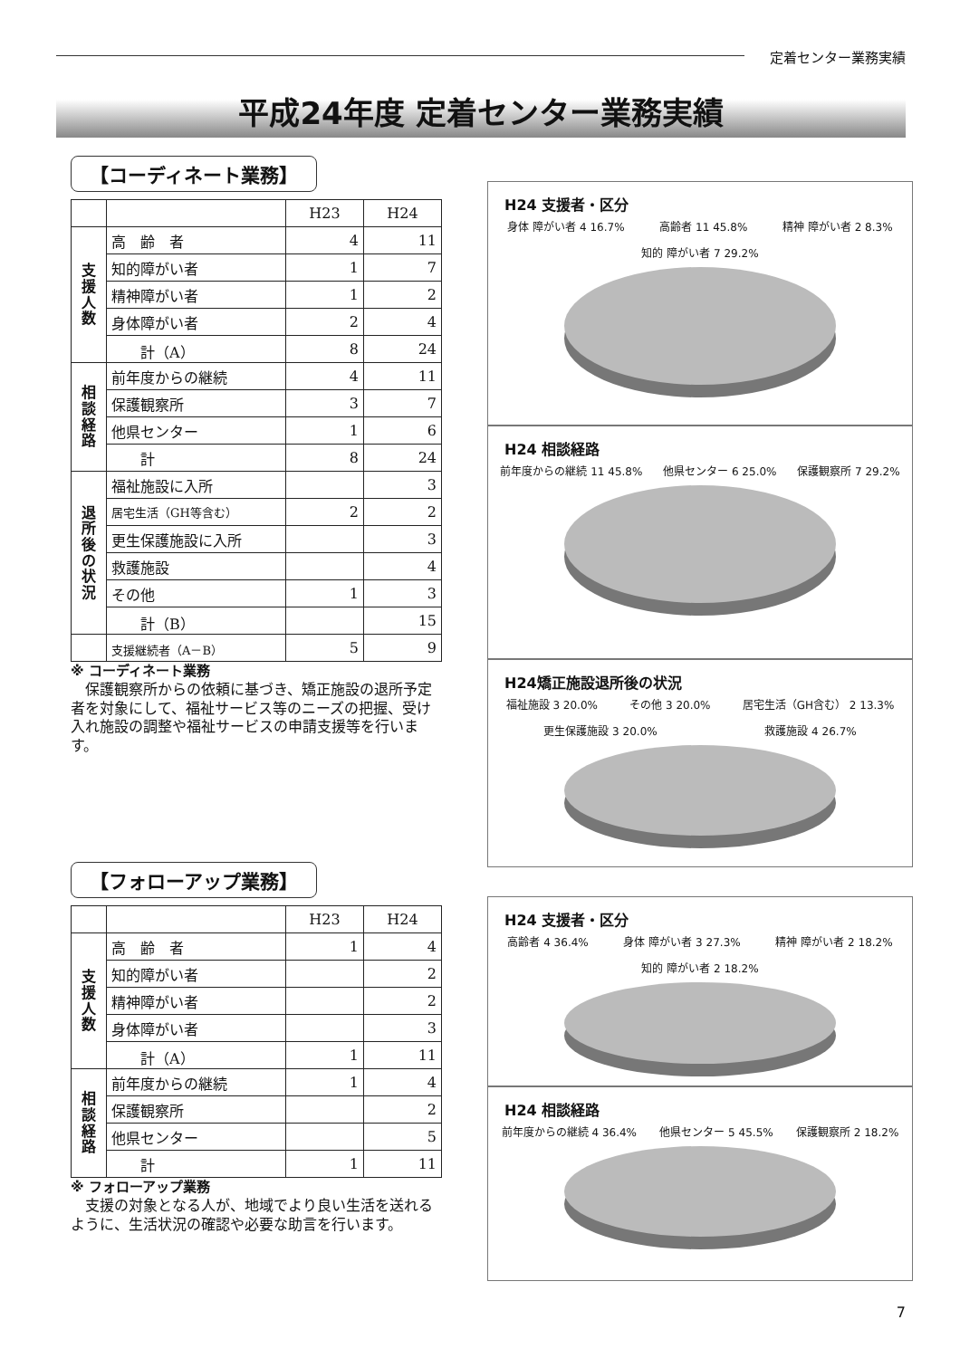定着センター業務実績
平成24年度 定着センター業務実績
【コーディネート業務】
| | | H23 | H24 |
| --- | --- | --- | --- |
| 支援人数 | 高 齢 者 | 4 | 11 |
| | 知的障がい者 | 1 | 7 |
| | 精神障がい者 | 1 | 2 |
| | 身体障がい者 | 2 | 4 |
| | 計（A） | 8 | 24 |
| 相談経路 | 前年度からの継続 | 4 | 11 |
| | 保護観察所 | 3 | 7 |
| | 他県センター | 1 | 6 |
| | 計 | 8 | 24 |
| 退所後の状況 | 福祉施設に入所 | | 3 |
| | 居宅生活（GH等含む） | 2 | 2 |
| | 更生保護施設に入所 | | 3 |
| | 救護施設 | | 4 |
| | その他 | 1 | 3 |
| | 計（B） | | 15 |
| | 支援継続者（A－B） | 5 | 9 |
※ コーディネート業務
　保護観察所からの依頼に基づき、矯正施設の退所予定者を対象にして、福祉サービス等のニーズの把握、受け入れ施設の調整や福祉サービスの申請支援等を行います。
【フォローアップ業務】
| | | H23 | H24 |
| --- | --- | --- | --- |
| 支援人数 | 高 齢 者 | 1 | 4 |
| | 知的障がい者 | | 2 |
| | 精神障がい者 | | 2 |
| | 身体障がい者 | | 3 |
| | 計（A） | 1 | 11 |
| 相談経路 | 前年度からの継続 | 1 | 4 |
| | 保護観察所 | | 2 |
| | 他県センター | | 5 |
| | 計 | 1 | 11 |
※ フォローアップ業務
　支援の対象となる人が、地域でより良い生活を送れるように、生活状況の確認や必要な助言を行います。
H24 支援者・区分
身体 障がい者 4 16.7% 高齢者 11 45.8% 精神 障がい者 2 8.3% 知的 障がい者 7 29.2%
H24 相談経路
前年度からの継続 11 45.8% 他県センター 6 25.0% 保護観察所 7 29.2%
H24矯正施設退所後の状況
福祉施設 3 20.0% その他 3 20.0% 居宅生活（GH含む） 2 13.3% 更生保護施設 3 20.0% 救護施設 4 26.7%
H24 支援者・区分
高齢者 4 36.4% 身体 障がい者 3 27.3% 精神 障がい者 2 18.2% 知的 障がい者 2 18.2%
H24 相談経路
前年度からの継続 4 36.4% 他県センター 5 45.5% 保護観察所 2 18.2%
7